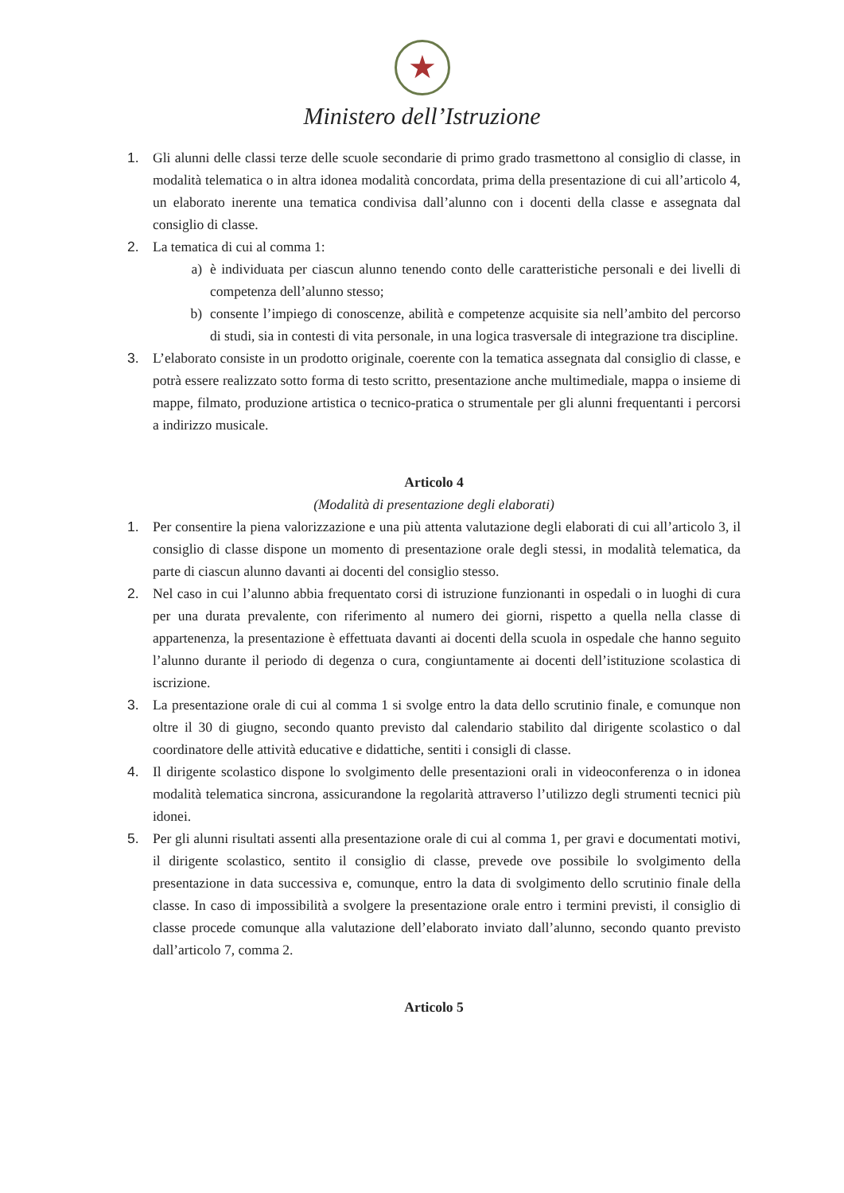★
Ministero dell’Istruzione
1. Gli alunni delle classi terze delle scuole secondarie di primo grado trasmettono al consiglio di classe, in modalità telematica o in altra idonea modalità concordata, prima della presentazione di cui all’articolo 4, un elaborato inerente una tematica condivisa dall’alunno con i docenti della classe e assegnata dal consiglio di classe.
2. La tematica di cui al comma 1:
a) è individuata per ciascun alunno tenendo conto delle caratteristiche personali e dei livelli di competenza dell’alunno stesso;
b) consente l’impiego di conoscenze, abilità e competenze acquisite sia nell’ambito del percorso di studi, sia in contesti di vita personale, in una logica trasversale di integrazione tra discipline.
3. L’elaborato consiste in un prodotto originale, coerente con la tematica assegnata dal consiglio di classe, e potrà essere realizzato sotto forma di testo scritto, presentazione anche multimediale, mappa o insieme di mappe, filmato, produzione artistica o tecnico-pratica o strumentale per gli alunni frequentanti i percorsi a indirizzo musicale.
Articolo 4
(Modalità di presentazione degli elaborati)
1. Per consentire la piena valorizzazione e una più attenta valutazione degli elaborati di cui all’articolo 3, il consiglio di classe dispone un momento di presentazione orale degli stessi, in modalità telematica, da parte di ciascun alunno davanti ai docenti del consiglio stesso.
2. Nel caso in cui l’alunno abbia frequentato corsi di istruzione funzionanti in ospedali o in luoghi di cura per una durata prevalente, con riferimento al numero dei giorni, rispetto a quella nella classe di appartenenza, la presentazione è effettuata davanti ai docenti della scuola in ospedale che hanno seguito l’alunno durante il periodo di degenza o cura, congiuntamente ai docenti dell’istituzione scolastica di iscrizione.
3. La presentazione orale di cui al comma 1 si svolge entro la data dello scrutinio finale, e comunque non oltre il 30 di giugno, secondo quanto previsto dal calendario stabilito dal dirigente scolastico o dal coordinatore delle attività educative e didattiche, sentiti i consigli di classe.
4. Il dirigente scolastico dispone lo svolgimento delle presentazioni orali in videoconferenza o in idonea modalità telematica sincrona, assicurandone la regolarità attraverso l’utilizzo degli strumenti tecnici più idonei.
5. Per gli alunni risultati assenti alla presentazione orale di cui al comma 1, per gravi e documentati motivi, il dirigente scolastico, sentito il consiglio di classe, prevede ove possibile lo svolgimento della presentazione in data successiva e, comunque, entro la data di svolgimento dello scrutinio finale della classe. In caso di impossibilità a svolgere la presentazione orale entro i termini previsti, il consiglio di classe procede comunque alla valutazione dell’elaborato inviato dall’alunno, secondo quanto previsto dall’articolo 7, comma 2.
Articolo 5